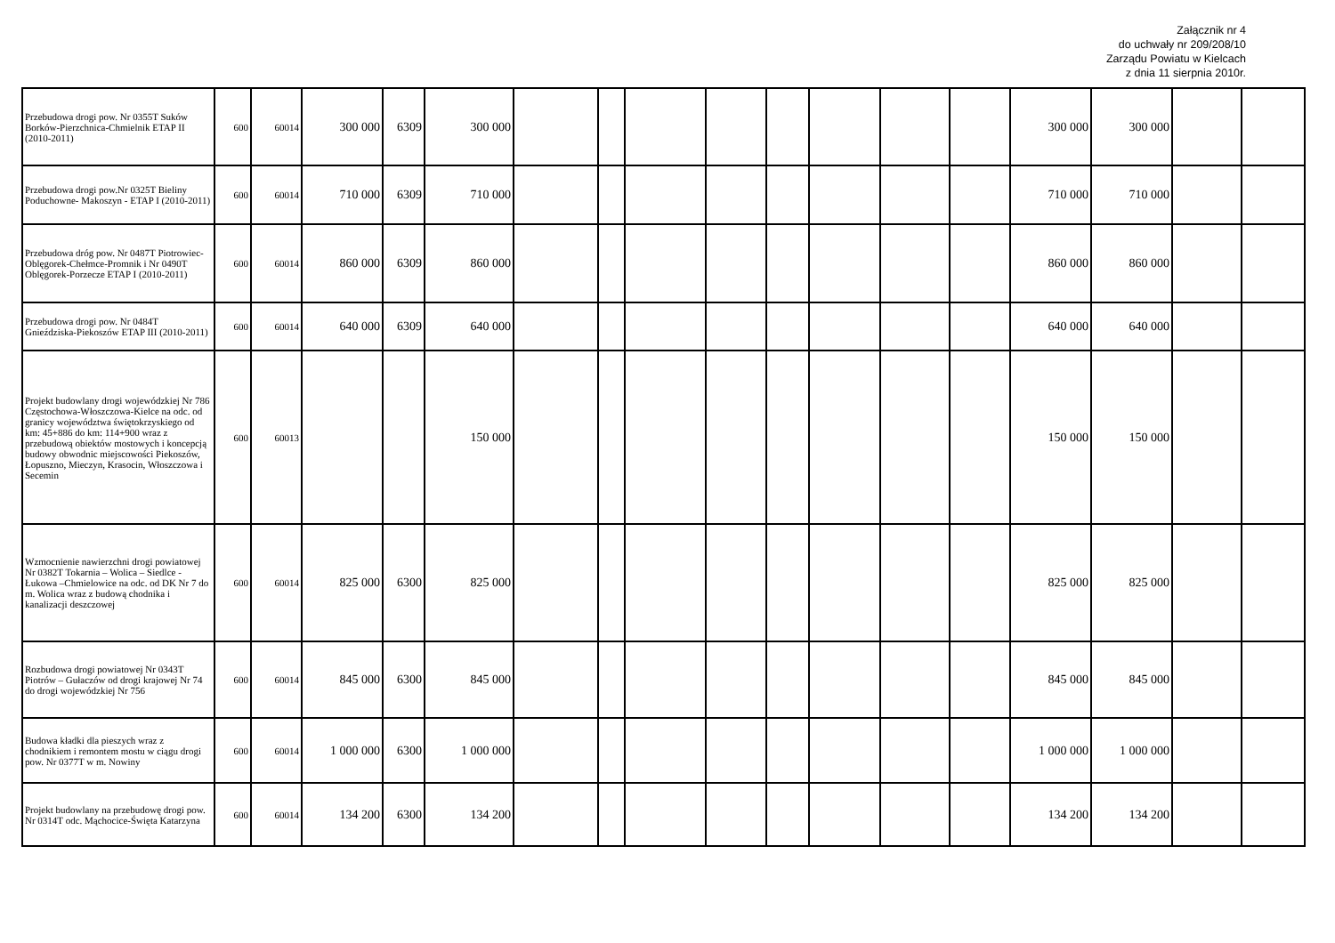Załącznik nr 4
do uchwały nr 209/208/10
Zarządu Powiatu w Kielcach
z dnia 11 sierpnia 2010r.
| Przebudowa drogi pow. Nr 0355T Suków Borków-Pierzchnica-Chmielnik ETAP II (2010-2011) | 600 | 60014 | 300 000 | 6309 | 300 000 | | | | | | | | | 300 000 | 300 000 | | |
| Przebudowa drogi pow.Nr 0325T Bieliny Poduchowne- Makoszyn - ETAP I (2010-2011) | 600 | 60014 | 710 000 | 6309 | 710 000 | | | | | | | | | 710 000 | 710 000 | | |
| Przebudowa dróg pow. Nr 0487T Piotrowiec-Oblęgorek-Chełmce-Promnik i Nr 0490T Oblęgorek-Porzecze ETAP I (2010-2011) | 600 | 60014 | 860 000 | 6309 | 860 000 | | | | | | | | | 860 000 | 860 000 | | |
| Przebudowa drogi pow. Nr 0484T Gnieździska-Piekoszów ETAP III (2010-2011) | 600 | 60014 | 640 000 | 6309 | 640 000 | | | | | | | | | 640 000 | 640 000 | | |
| Projekt budowlany drogi wojewódzkiej Nr 786 Częstochowa-Włoszczowa-Kielce na odc. od granicy województwa świętokrzyskiego od km: 45+886 do km: 114+900 wraz z przebudową obiektów mostowych i koncepcją budowy obwodnic miejscowości Piekoszów, Łopuszno, Mieczyn, Krasocin, Włoszczowa i Secemin | 600 | 60013 | | | 150 000 | | | | | | | | | 150 000 | 150 000 | | |
| Wzmocnienie nawierzchni drogi powiatowej Nr 0382T Tokarnia – Wolica – Siedlce - Łukowa –Chmielowice na odc. od DK Nr 7 do m. Wolica wraz z budową chodnika i kanalizacji deszczowej | 600 | 60014 | 825 000 | 6300 | 825 000 | | | | | | | | | 825 000 | 825 000 | | |
| Rozbudowa drogi powiatowej Nr 0343T Piotrów – Gułaczów od drogi krajowej Nr 74 do drogi wojewódzkiej Nr 756 | 600 | 60014 | 845 000 | 6300 | 845 000 | | | | | | | | | 845 000 | 845 000 | | |
| Budowa kładki dla pieszych wraz z chodnikiem i remontem mostu w ciągu drogi pow. Nr 0377T w m. Nowiny | 600 | 60014 | 1 000 000 | 6300 | 1 000 000 | | | | | | | | | 1 000 000 | 1 000 000 | | |
| Projekt budowlany na przebudowę drogi pow. Nr 0314T odc. Mąchocice-Święta Katarzyna | 600 | 60014 | 134 200 | 6300 | 134 200 | | | | | | | | | 134 200 | 134 200 | | |